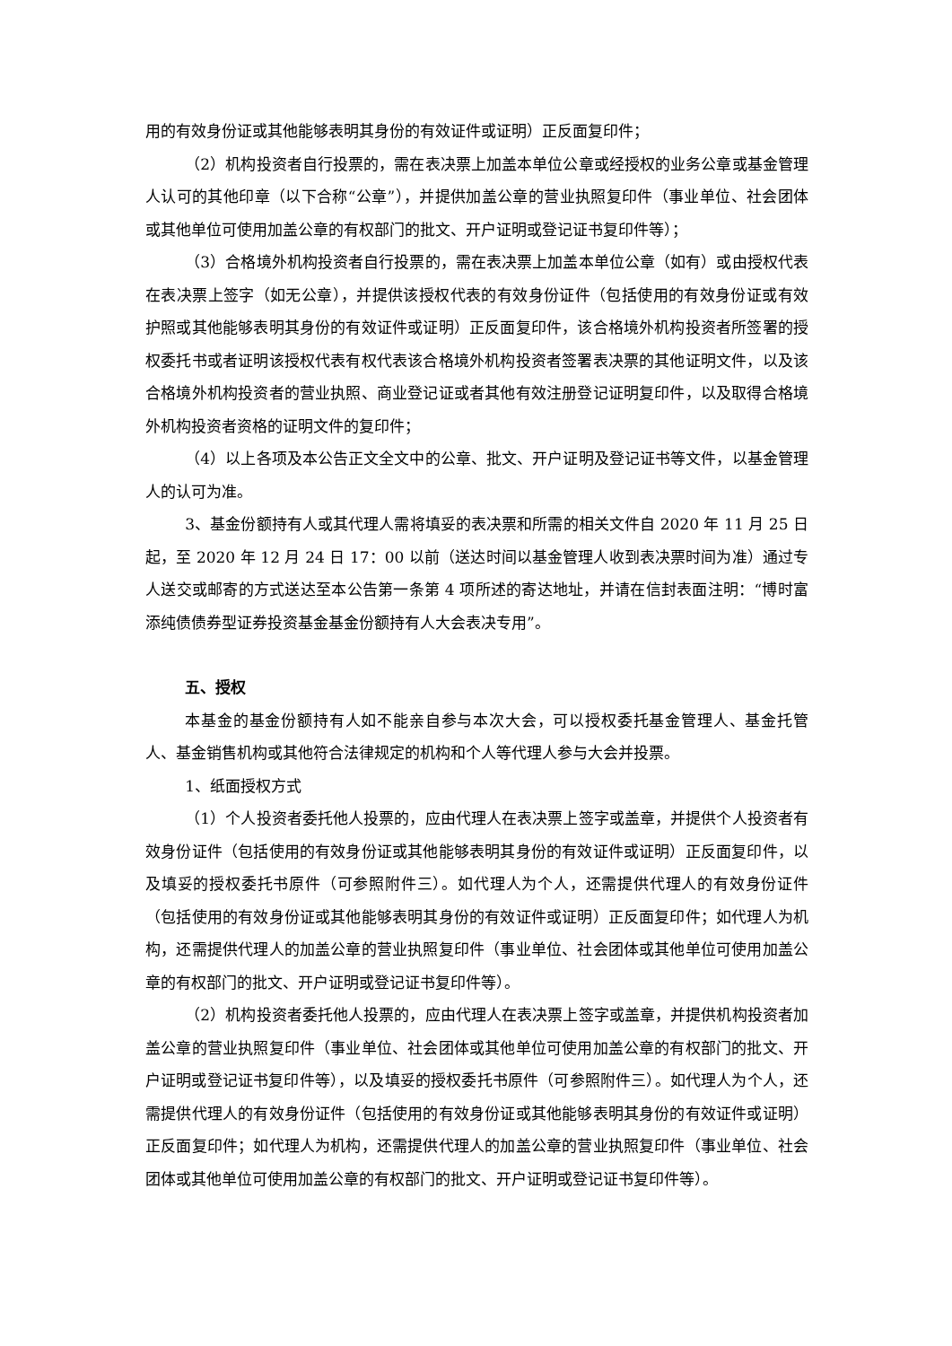用的有效身份证或其他能够表明其身份的有效证件或证明）正反面复印件；
（2）机构投资者自行投票的，需在表决票上加盖本单位公章或经授权的业务公章或基金管理人认可的其他印章（以下合称“公章”），并提供加盖公章的营业执照复印件（事业单位、社会团体或其他单位可使用加盖公章的有权部门的批文、开户证明或登记证书复印件等）；
（3）合格境外机构投资者自行投票的，需在表决票上加盖本单位公章（如有）或由授权代表在表决票上签字（如无公章），并提供该授权代表的有效身份证件（包括使用的有效身份证或有效护照或其他能够表明其身份的有效证件或证明）正反面复印件，该合格境外机构投资者所签署的授权委托书或者证明该授权代表有权代表该合格境外机构投资者签署表决票的其他证明文件，以及该合格境外机构投资者的营业执照、商业登记证或者其他有效注册登记证明复印件，以及取得合格境外机构投资者资格的证明文件的复印件；
（4）以上各项及本公告正文全文中的公章、批文、开户证明及登记证书等文件，以基金管理人的认可为准。
3、基金份额持有人或其代理人需将填妥的表决票和所需的相关文件自 2020 年 11 月 25 日起，至 2020 年 12 月 24 日 17：00 以前（送达时间以基金管理人收到表决票时间为准）通过专人送交或邮寄的方式送达至本公告第一条第 4 项所述的寄达地址，并请在信封表面注明：“博时富添纯债债券型证券投资基金基金份额持有人大会表决专用”。
五、授权
本基金的基金份额持有人如不能亲自参与本次大会，可以授权委托基金管理人、基金托管人、基金销售机构或其他符合法律规定的机构和个人等代理人参与大会并投票。
1、纸面授权方式
（1）个人投资者委托他人投票的，应由代理人在表决票上签字或盖章，并提供个人投资者有效身份证件（包括使用的有效身份证或其他能够表明其身份的有效证件或证明）正反面复印件，以及填妥的授权委托书原件（可参照附件三）。如代理人为个人，还需提供代理人的有效身份证件（包括使用的有效身份证或其他能够表明其身份的有效证件或证明）正反面复印件；如代理人为机构，还需提供代理人的加盖公章的营业执照复印件（事业单位、社会团体或其他单位可使用加盖公章的有权部门的批文、开户证明或登记证书复印件等）。
（2）机构投资者委托他人投票的，应由代理人在表决票上签字或盖章，并提供机构投资者加盖公章的营业执照复印件（事业单位、社会团体或其他单位可使用加盖公章的有权部门的批文、开户证明或登记证书复印件等），以及填妥的授权委托书原件（可参照附件三）。如代理人为个人，还需提供代理人的有效身份证件（包括使用的有效身份证或其他能够表明其身份的有效证件或证明）正反面复印件；如代理人为机构，还需提供代理人的加盖公章的营业执照复印件（事业单位、社会团体或其他单位可使用加盖公章的有权部门的批文、开户证明或登记证书复印件等）。